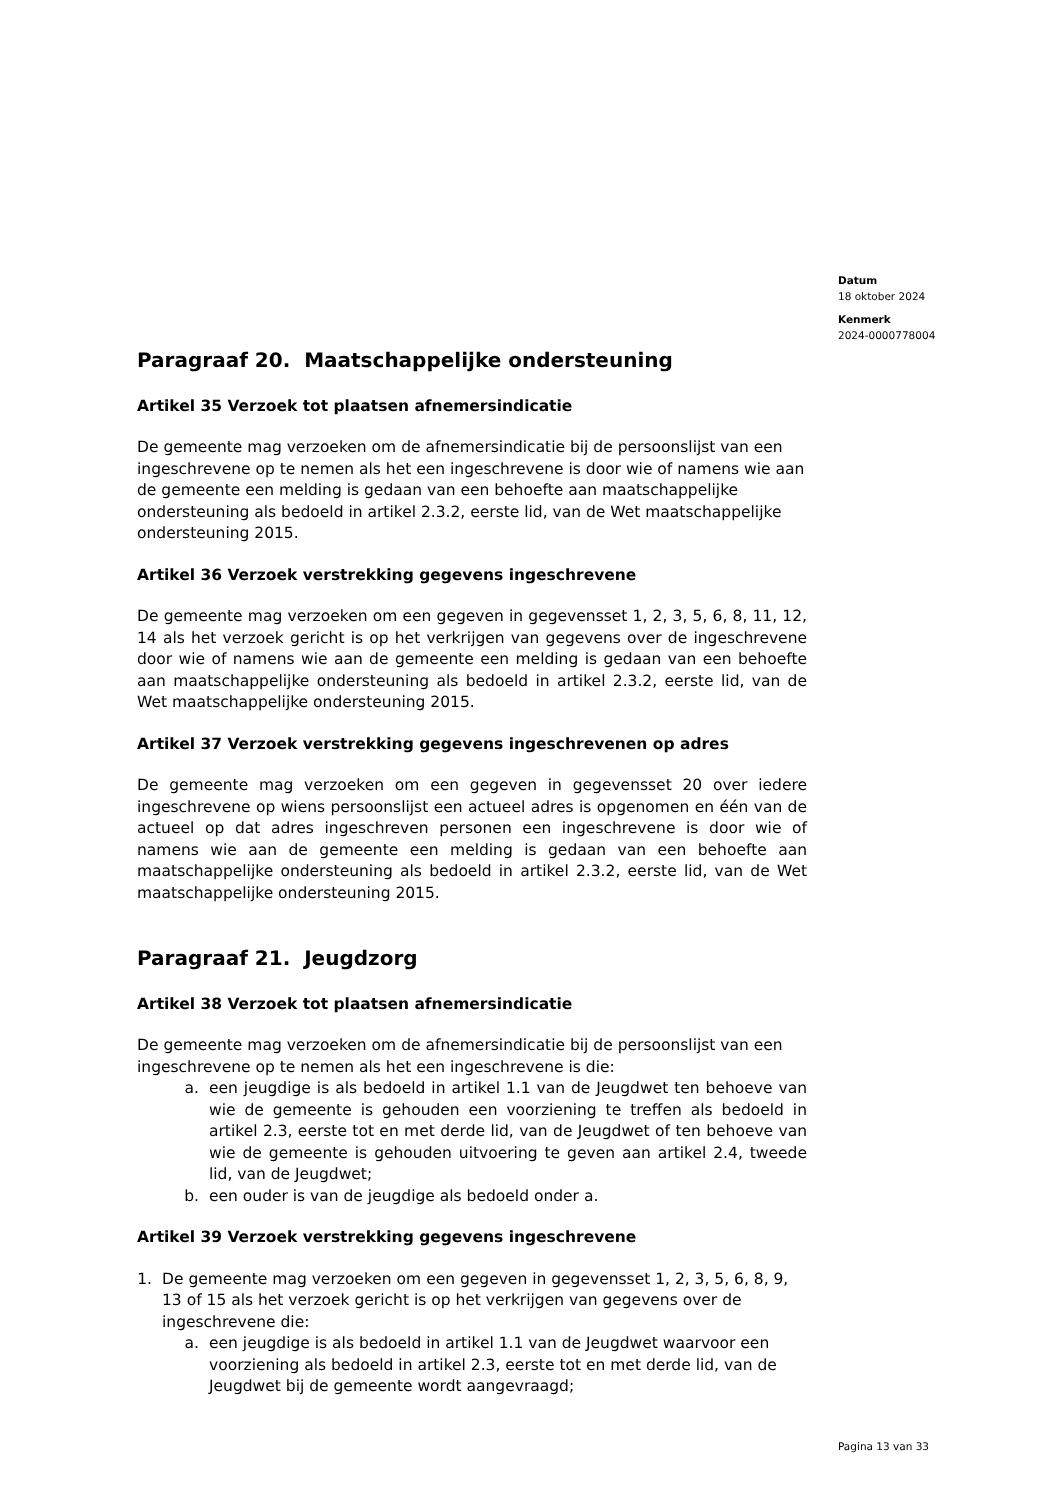Datum
18 oktober 2024
Kenmerk
2024-0000778004
Paragraaf 20. Maatschappelijke ondersteuning
Artikel 35 Verzoek tot plaatsen afnemersindicatie
De gemeente mag verzoeken om de afnemersindicatie bij de persoonslijst van een ingeschrevene op te nemen als het een ingeschrevene is door wie of namens wie aan de gemeente een melding is gedaan van een behoefte aan maatschappelijke ondersteuning als bedoeld in artikel 2.3.2, eerste lid, van de Wet maatschappelijke ondersteuning 2015.
Artikel 36 Verzoek verstrekking gegevens ingeschrevene
De gemeente mag verzoeken om een gegeven in gegevensset 1, 2, 3, 5, 6, 8, 11, 12, 14 als het verzoek gericht is op het verkrijgen van gegevens over de ingeschrevene door wie of namens wie aan de gemeente een melding is gedaan van een behoefte aan maatschappelijke ondersteuning als bedoeld in artikel 2.3.2, eerste lid, van de Wet maatschappelijke ondersteuning 2015.
Artikel 37 Verzoek verstrekking gegevens ingeschrevenen op adres
De gemeente mag verzoeken om een gegeven in gegevensset 20 over iedere ingeschrevene op wiens persoonslijst een actueel adres is opgenomen en één van de actueel op dat adres ingeschreven personen een ingeschrevene is door wie of namens wie aan de gemeente een melding is gedaan van een behoefte aan maatschappelijke ondersteuning als bedoeld in artikel 2.3.2, eerste lid, van de Wet maatschappelijke ondersteuning 2015.
Paragraaf 21. Jeugdzorg
Artikel 38 Verzoek tot plaatsen afnemersindicatie
De gemeente mag verzoeken om de afnemersindicatie bij de persoonslijst van een ingeschrevene op te nemen als het een ingeschrevene is die:
a. een jeugdige is als bedoeld in artikel 1.1 van de Jeugdwet ten behoeve van wie de gemeente is gehouden een voorziening te treffen als bedoeld in artikel 2.3, eerste tot en met derde lid, van de Jeugdwet of ten behoeve van wie de gemeente is gehouden uitvoering te geven aan artikel 2.4, tweede lid, van de Jeugdwet;
b. een ouder is van de jeugdige als bedoeld onder a.
Artikel 39 Verzoek verstrekking gegevens ingeschrevene
1. De gemeente mag verzoeken om een gegeven in gegevensset 1, 2, 3, 5, 6, 8, 9, 13 of 15 als het verzoek gericht is op het verkrijgen van gegevens over de ingeschrevene die:
a. een jeugdige is als bedoeld in artikel 1.1 van de Jeugdwet waarvoor een voorziening als bedoeld in artikel 2.3, eerste tot en met derde lid, van de Jeugdwet bij de gemeente wordt aangevraagd;
Pagina 13 van 33